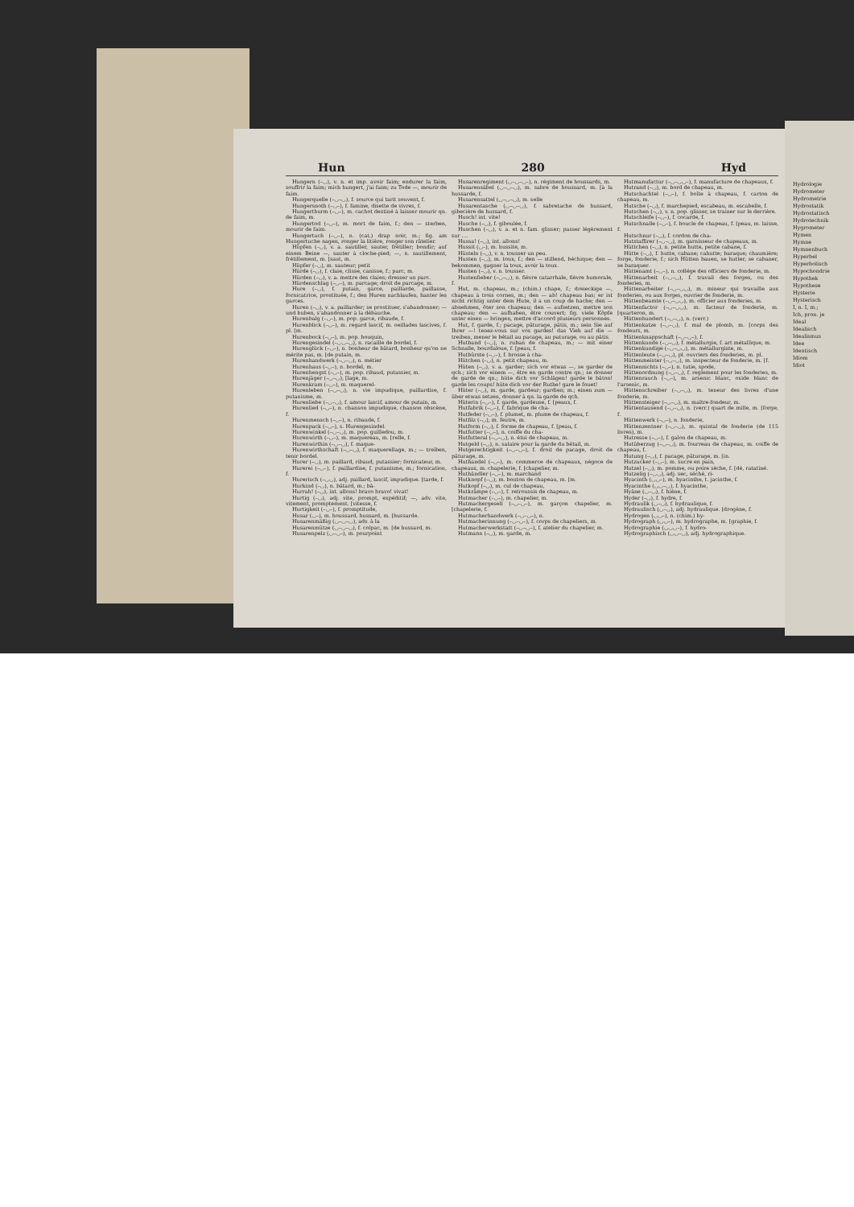Hun 280 Hyd
Hungern (–◡), v. n. et imp. avoir faim; endurer la faim, souffrir la faim; mich hungert, j'ai faim; zu Tode —, mourir de faim.
Hungerquelle (–◡–◡), f. source qui tarit souvent, f.
Hungersnoth (–◡–), f. famine, disette de vivres, f.
Hungerthurm (–◡–), m. cachot destiné à laisser mourir qn. de faim, m.
Hungertod (–◡–), m. mort de faim, f.; den — sterben, mourir de faim.
Hungertuch (–◡–), n. (cat.) drap noir, m.; fig. am Hungertuche nagen, ronger la litière, ronger son râtelier.
Hüpfen (–◡), v. a. sautiller, sauter, frétiller; bondir; auf einem Beine —, sauter à cloche-pied; —, n. sautillement, frétillement, m. [saut, m.
Hüpfer (–◡), m. sauteur; petit
Hürde (–◡), f. claie, clisse, canisse, f.; parc, m.
Hürden (–◡), v. a. mettre des claies; dresser un parc.
Hürdenschlag (–◡–), m. parcage; droit de parcage, m.
Hure (–◡), f. putain, garce, paillarde, paillasse, fornicatrice, prostituée, f.; den Huren nachlaufen, hanter les garces.
Huren (–◡), v. a. paillarder; se prostituer, s'abandonner; — und buben, s'abandonner à la débauche.
Hurenbalg (–◡–), m. pop. garce, ribaude, f.
Hurenblick (–◡–), m. regard lascif, m. oeillades lascives, f. pl. [m.
Hurenbock (–◡–), m. pop. bouquin,
Hurengesindel (–◡◡–◡), n. racaille de bordel, f.
Hurenglück (–◡–), n. bonheur de bâtard, bonheur qu'on ne mérite pas, m. [de putain, m.
Hurenhandwerk (–◡–◡), n. métier
Hurenhaus (–◡–), n. bordel, m.
Hurenhengst (–◡–), m. pop. ribaud, putassier, m.
Hurenjäger (–◡–◡), [lage, m.
Hurenkram (–◡–), m. maquerel-
Hurenleben (–◡–◡), n. vie impudique, paillardise, f. putanisme, m.
Hurenliebe (–◡–◡), f. amour lascif, amour de putain, m.
Hurenlied (–◡–), n. chanson impudique, chanson obscène, f.
Hurenmensch (–◡–), n. ribaude, f.
Hurenpack (–◡–), s. Hurengesindel.
Hurenwinkel (–◡–◡), m. pop. guilledou, m.
Hurenwirth (–◡–), m. maquereau, m. [relle, f.
Hurenwirthin (–◡–◡), f. maque-
Hurenwirthschaft (–◡–◡), f. maquerellage, m.; — treiben, tenir bordel.
Hurer (–◡), m. paillard, ribaud, putassier; fornicateur, m.
Hurerei (–◡–), f. paillardise, f. putanisme, m.; fornication, f.
Hurerisch (–◡◡), adj. paillard, lascif, impudique. [tarde, f.
Hurkind (–◡), n. bâtard, m.; bâ-
Hurrah! (–◡), int. allons! bravo bravo! vivat!
Hurtig (–◡), adj. vite, prompt, expéditif; —, adv. vite, vitement, promptement. [vitesse, f.
Hurtigkeit (–◡–), f. promptitude,
Husar (◡–), m. houssard, hussard, m. [hussarde.
Husarenmäßig (◡–◡–◡), adv. à la
Husarenmütze (◡–◡–◡), f. colpac, m. [de hussard, m.
Husarenpelz (◡–◡–), m. pourpoint
Husarenregiment (◡–◡–◡–), n. régiment de houssards, m.
Husarensäbel (◡–◡–◡), m. sabre de houssard, m. [à la hussarde, f.
Husarensattel (◡–◡–◡), m. selle
Husarentasche (◡–◡–◡), f. sabretache de hussard, gibecière de hussard, f.
Husch! int. vite!
Husche (–◡), f. giboulée, f.
Huschen (–◡), v. a. et n. fam. glisser; passer légèrement sur ....
Hussa! (–◡), int. allons!
Hussit (◡–), m. hussite, m.
Hüsteln (–◡), v. n. tousser un peu.
Husten (–◡), m. toux, f.; den — stillend, béchique; den — bekommen, gagner la toux, avoir la toux.
Husten (–◡), v. n. tousser.
Hustenfieber (–◡–◡), n. fièvre catarrhale, fièvre humorale, f.
Hut, m. chapeau, m.; (chim.) chape, f.; dreieckige —, chapeau à trois cornes, m.; den — ab! chapeau bas; er ist nicht richtig unter dem Hute, il a un coup de hache; den — abnehmen, ôter son chapeau; den — aufsetzen, mettre son chapeau; den — aufhaben, être couvert; fig. viele Köpfe unter einen — bringen, mettre d'accord plusieurs personnes.
Hut, f. garde, f.; pacage, pâturage, pâtis, m.; sein Sie auf Ihrer —! tenez-vous sur vos gardes! das Vieh auf die — treiben, mener le bétail au pacage, au paturage, ou au pâtis.
Hutband (–◡), n. ruban de chapeau, m.; — mit einer Schnalle, bourdaloue, f. [peau, f.
Hutbürste (–◡–), f. brosse à cha-
Hütchen (–◡), n. petit chapeau, m.
Hüten (–◡), v. a. garder; sich vor etwas —, se garder de qch.; sich vor einem —, être en garde contre qn.; se donner de garde de qn.; hüte dich vor Schlägen! garde le bâton! garde les coups! hüte dich vor der Ruthe! gare le fouet!
Hüter (–◡), m. garde, gardeur; gardien; m.; einen zum — über etwas setzen, donner à qn. la garde de qch.
Hüterin (–◡–), f. garde, gardeuse, f. [peaux, f.
Hutfabrik (–◡–), f. fabrique de cha-
Hutfeder (–◡–), f. plumet, m. plume de chapeau, f.
Hutfilz (–◡), m. feutre, m.
Hutform (–◡), f. forme de chapeau, f. [peau, f.
Hutfutter (–◡–), n. coiffe du cha-
Hutfutteral (–◡–◡), n. étui de chapeau, m.
Hutgeld (–◡), n. salaire pour la garde du bétail, m.
Hutgerechtigkeit (–◡–◡–), f. droit de pacage, droit de pâturage, m.
Huthandel (–◡–), m. commerce de chapeaux, négoce de chapeaux, m. chapelerie, f. [chapelier, m.
Huthändler (–◡–), m. marchand
Hutknopf (–◡), m. bouton de chapeau, m. [m.
Hutkopf (–◡), m. cul de chapeau,
Hutkrämpe (–◡–), f. retroussis de chapeau, m.
Hutmacher (–◡–), m. chapelier, m.
Hutmachergesell (–◡–◡–), m. garçon chapelier, m. [chapelerie, f.
Hutmacherhandwerk (–◡–◡–), n.
Hutmacherinnung (–◡–◡–), f. corps de chapeliers, m.
Hutmacherwerkstatt (–◡–◡–), f. atelier du chapelier, m.
Hutmann (–◡), m. garde, m.
Hutmanufactur (–◡–◡◡–), f. manufacture de chapeaux, f.
Hutrand (–◡), m. bord de chapeau, m.
Hutschachtel (–◡–), f. boîte à chapeau, f. carton de chapeau, m.
Hutsche (–◡), f. marchepied, escabeau, m. escabelle, f.
Hutschen (–◡), v. n. pop. glisser, se trainer sur le derrière.
Hutschleife (–◡–), f. cocarde, f.
Hutschnalle (–◡–), f. boucle de chapeau, f. [peau, m. laisse, f.
Hutschnur (–◡), f. cordon de cha-
Hutstaffirer (–◡–◡), m. garnisseur de chapeaux, m.
Hüttchen (–◡), n. petite hutte, petite cabane, f.
Hütte (–◡), f. hutte, cabane; cahutte; baraque; chaumière; forge, fonderie, f.; sich Hütten bauen, se hutter, se cabaner, se baraquer.
Hüttenamt (–◡–), n. collége des officiers de fonderie, m.
Hüttenarbeit (–◡–◡), f. travail des forges, ou des fonderies, m.
Hüttenarbeiter (–◡–◡◡), m. mineur qui travaille aux fonderies, ou aux forges, ouvrier de fonderie, m.
Hüttenbeamte (–◡–◡◡), m. officier aux fonderies, m.
Hüttenfactor (–◡–◡◡), m. facteur de fonderie, m. [quarteron, m.
Hüttenhundert (–◡–◡), n. (verr.)
Hüttenkatze (–◡–◡), f. mal de plomb, m. [corps des fondeurs, m.
Hüttenknappschaft (–◡–◡–), f.
Hüttenkunde (–◡–◡), f. métallurgie, f. art métallique, m.
Hüttenkundige (–◡–◡◡), m. métallurgiste, m.
Hüttenleute (–◡–◡), pl. ouvriers des fonderies, m. pl.
Hüttenmeister (–◡–◡), m. inspecteur de fonderie, m. [f.
Hüttennichts (–◡–), n. tutie, spode,
Hüttenordnung (–◡–◡), f. reglement pour les fonderies, m.
Hüttenrauch (–◡–), m. arsenic blanc, oxide blanc de l'arsenic, m.
Hüttenschreiber (–◡–◡), m. teneur des livres d'une fonderie, m.
Hüttensteiger (–◡–◡), m. maître-fondeur, m.
Hüttentausend (–◡–◡), n. (verr.) quart de mille, m. [forge, f.
Hüttenwerk (–◡–), n. fonderie,
Hüttenzentner (–◡–◡), m. quintal de fonderie (de 115 livres), m.
Hutresse (–◡–), f. galon de chapeau, m.
Hutüberzug (–◡–◡), m. fourreau de chapeau, m. coiffe de chapeau, f.
Hutung (–◡), f. pacage, pâturage, m. [in.
Hutzucker (–◡–), m. sucre en pain,
Hutzel (–◡), m. pomme, ou poire sèche, f. [dé, ratatiné.
Hutzelig (–◡◡), adj. sec, séché, ri-
Hyacinth (◡◡–), m. hyacinthe, t. jacinthe, f.
Hyacinthe (◡◡–◡), f. hyacinthe,
Hyäne (◡–◡), f. hiène, f.
Hyder (–◡), f. hydre, f.
Hydraulik (◡–◡), f. hydraulique, f.
Hydraulisch (◡–◡), adj. hydraulique. [drogène, f.
Hydrogen (◡◡–), n. (chim.) hy-
Hydrograph (◡◡–), m. hydrographe, m. [graphie, f.
Hydrographie (◡◡◡–), f. hydro-
Hydrographisch (◡◡–◡), adj. hydrographique.
Hydrologie
Hydrometer
Hydrometrie
Hydrostatik
Hydrostatisch
Hydrotechnik
Hygrometer
Hymen
Hymne
Hymnenbuch
Hyperbel
Hyperbolisch
Hypochondrie
Hypothek
Hypothese
Hysterie
Hysterisch
I, n. I, m.;
Ich, pron. je
Ideal
Idealisch
Idealismus
Idee
Identisch
Idiom
Idiot